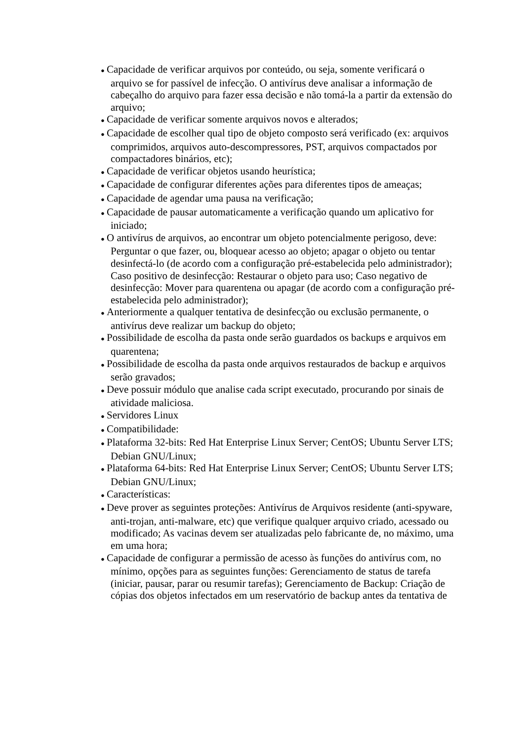● Capacidade de verificar arquivos por conteúdo, ou seja, somente verificará o arquivo se for passível de infecção. O antivírus deve analisar a informação de cabeçalho do arquivo para fazer essa decisão e não tomá-la a partir da extensão do arquivo;
● Capacidade de verificar somente arquivos novos e alterados;
● Capacidade de escolher qual tipo de objeto composto será verificado (ex: arquivos comprimidos, arquivos auto-descompressores, PST, arquivos compactados por compactadores binários, etc);
● Capacidade de verificar objetos usando heurística;
● Capacidade de configurar diferentes ações para diferentes tipos de ameaças;
● Capacidade de agendar uma pausa na verificação;
● Capacidade de pausar automaticamente a verificação quando um aplicativo for iniciado;
● O antivírus de arquivos, ao encontrar um objeto potencialmente perigoso, deve: Perguntar o que fazer, ou, bloquear acesso ao objeto; apagar o objeto ou tentar desinfectá-lo (de acordo com a configuração pré-estabelecida pelo administrador); Caso positivo de desinfecção: Restaurar o objeto para uso; Caso negativo de desinfecção: Mover para quarentena ou apagar (de acordo com a configuração pré-estabelecida pelo administrador);
● Anteriormente a qualquer tentativa de desinfecção ou exclusão permanente, o antivírus deve realizar um backup do objeto;
● Possibilidade de escolha da pasta onde serão guardados os backups e arquivos em quarentena;
● Possibilidade de escolha da pasta onde arquivos restaurados de backup e arquivos serão gravados;
● Deve possuir módulo que analise cada script executado, procurando por sinais de atividade maliciosa.
● Servidores Linux
● Compatibilidade:
● Plataforma 32-bits: Red Hat Enterprise Linux Server; CentOS; Ubuntu Server LTS; Debian GNU/Linux;
● Plataforma 64-bits: Red Hat Enterprise Linux Server; CentOS; Ubuntu Server LTS; Debian GNU/Linux;
● Características:
● Deve prover as seguintes proteções: Antivírus de Arquivos residente (anti-spyware, anti-trojan, anti-malware, etc) que verifique qualquer arquivo criado, acessado ou modificado; As vacinas devem ser atualizadas pelo fabricante de, no máximo, uma em uma hora;
● Capacidade de configurar a permissão de acesso às funções do antivírus com, no mínimo, opções para as seguintes funções: Gerenciamento de status de tarefa (iniciar, pausar, parar ou resumir tarefas); Gerenciamento de Backup: Criação de cópias dos objetos infectados em um reservatório de backup antes da tentativa de